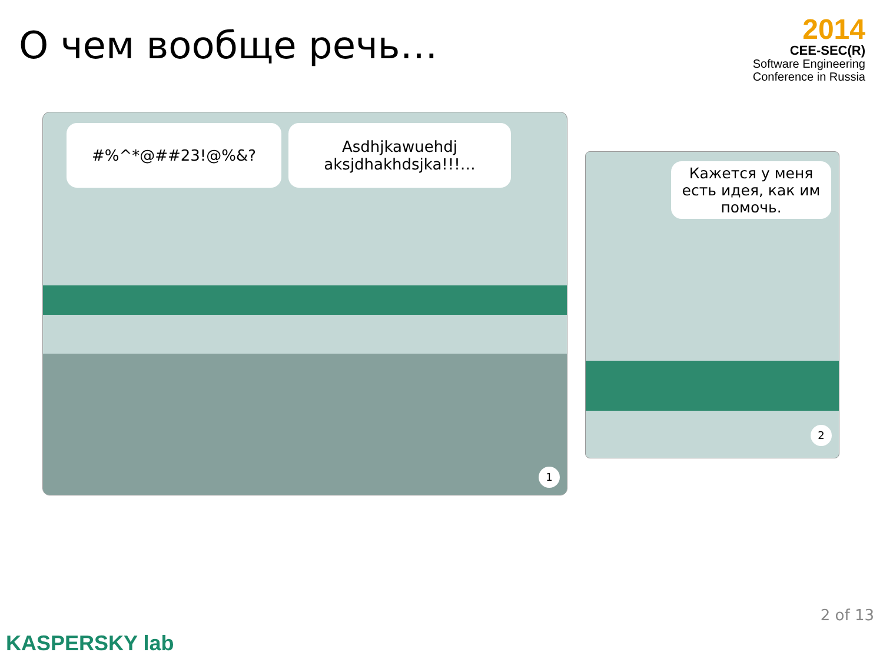О чем вообще речь…
2014
CEE-SEC(R)
Software Engineering
Conference in Russia
#%^*@##23!@%&?
Asdhjkawuehdj
aksjdhakhdsjka!!!…
1
Кажется у меня есть идея, как им помочь.
2
2 of 13
KASPERSKY lab